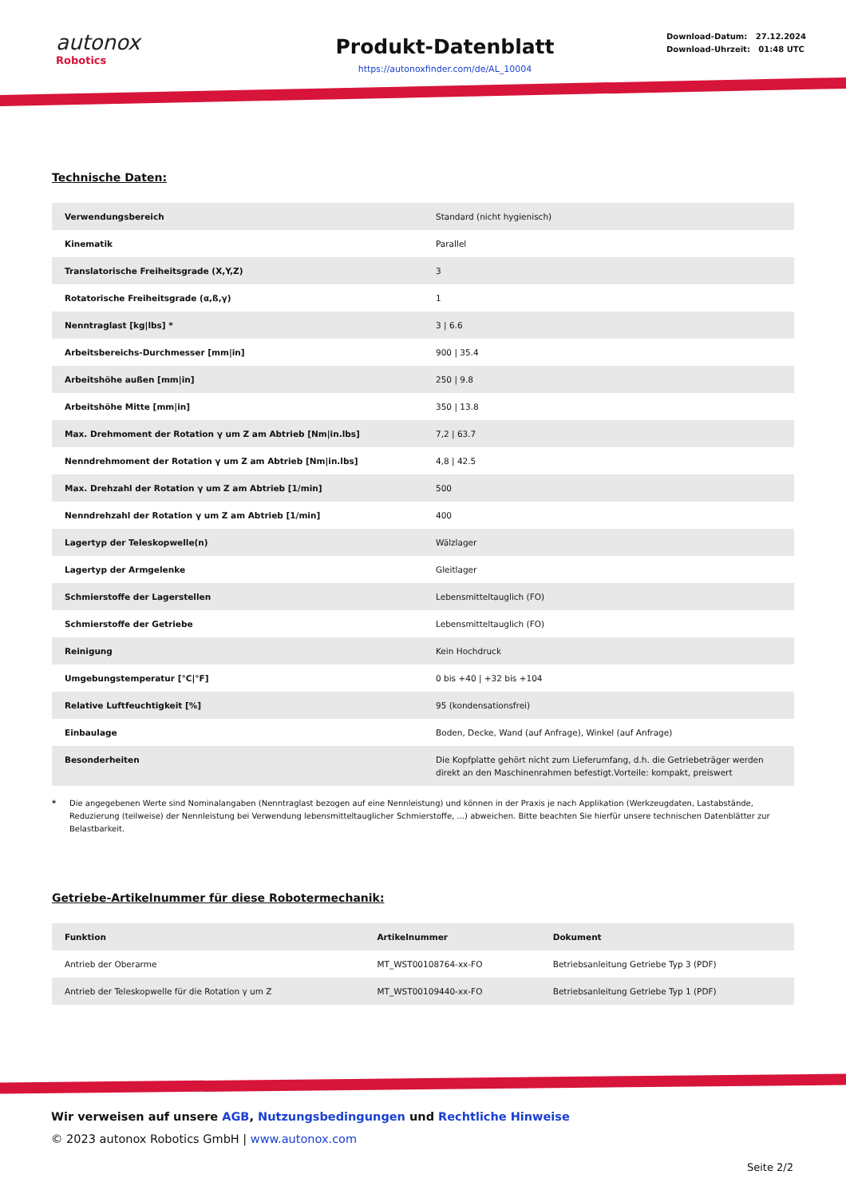autonox
Robotics
Produkt-Datenblatt
https://autonoxfinder.com/de/AL_10004
Download-Datum: 27.12.2024
Download-Uhrzeit: 01:48 UTC
Technische Daten:
| Verwendungsbereich | Standard (nicht hygienisch) |
| Kinematik | Parallel |
| Translatorische Freiheitsgrade (X,Y,Z) | 3 |
| Rotatorische Freiheitsgrade (α,ß,γ) | 1 |
| Nenntraglast [kg/lbs] * | 3 / 6.6 |
| Arbeitsbereichs-Durchmesser [mm/in] | 900 / 35.4 |
| Arbeitshöhe außen [mm/in] | 250 / 9.8 |
| Arbeitshöhe Mitte [mm/in] | 350 / 13.8 |
| Max. Drehmoment der Rotation γ um Z am Abtrieb [Nm/in.lbs] | 7,2 / 63.7 |
| Nenndrehmoment der Rotation γ um Z am Abtrieb [Nm/in.lbs] | 4,8 / 42.5 |
| Max. Drehzahl der Rotation γ um Z am Abtrieb [1/min] | 500 |
| Nenndrehzahl der Rotation γ um Z am Abtrieb [1/min] | 400 |
| Lagertyp der Teleskopwelle(n) | Wälzlager |
| Lagertyp der Armgelenke | Gleitlager |
| Schmierstoffe der Lagerstellen | Lebensmitteltauglich (FO) |
| Schmierstoffe der Getriebe | Lebensmitteltauglich (FO) |
| Reinigung | Kein Hochdruck |
| Umgebungstemperatur [°C/°F] | 0 bis +40 / +32 bis +104 |
| Relative Luftfeuchtigkeit [%] | 95 (kondensationsfrei) |
| Einbaulage | Boden, Decke, Wand (auf Anfrage), Winkel (auf Anfrage) |
| Besonderheiten | Die Kopfplatte gehört nicht zum Lieferumfang, d.h. die Getriebeträger werden direkt an den Maschinenrahmen befestigt.Vorteile: kompakt, preiswert |
* Die angegebenen Werte sind Nominalangaben (Nenntraglast bezogen auf eine Nennleistung) und können in der Praxis je nach Applikation (Werkzeugdaten, Lastabstände, Reduzierung (teilweise) der Nennleistung bei Verwendung lebensmitteltauglicher Schmierstoffe, ...) abweichen. Bitte beachten Sie hierfür unsere technischen Datenblätter zur Belastbarkeit.
Getriebe-Artikelnummer für diese Robotermechanik:
| Funktion | Artikelnummer | Dokument |
| --- | --- | --- |
| Antrieb der Oberarme | MT_WST00108764-xx-FO | Betriebsanleitung Getriebe Typ 3 (PDF) |
| Antrieb der Teleskopwelle für die Rotation γ um Z | MT_WST00109440-xx-FO | Betriebsanleitung Getriebe Typ 1 (PDF) |
Wir verweisen auf unsere AGB, Nutzungsbedingungen und Rechtliche Hinweise
© 2023 autonox Robotics GmbH | www.autonox.com
Seite 2/2